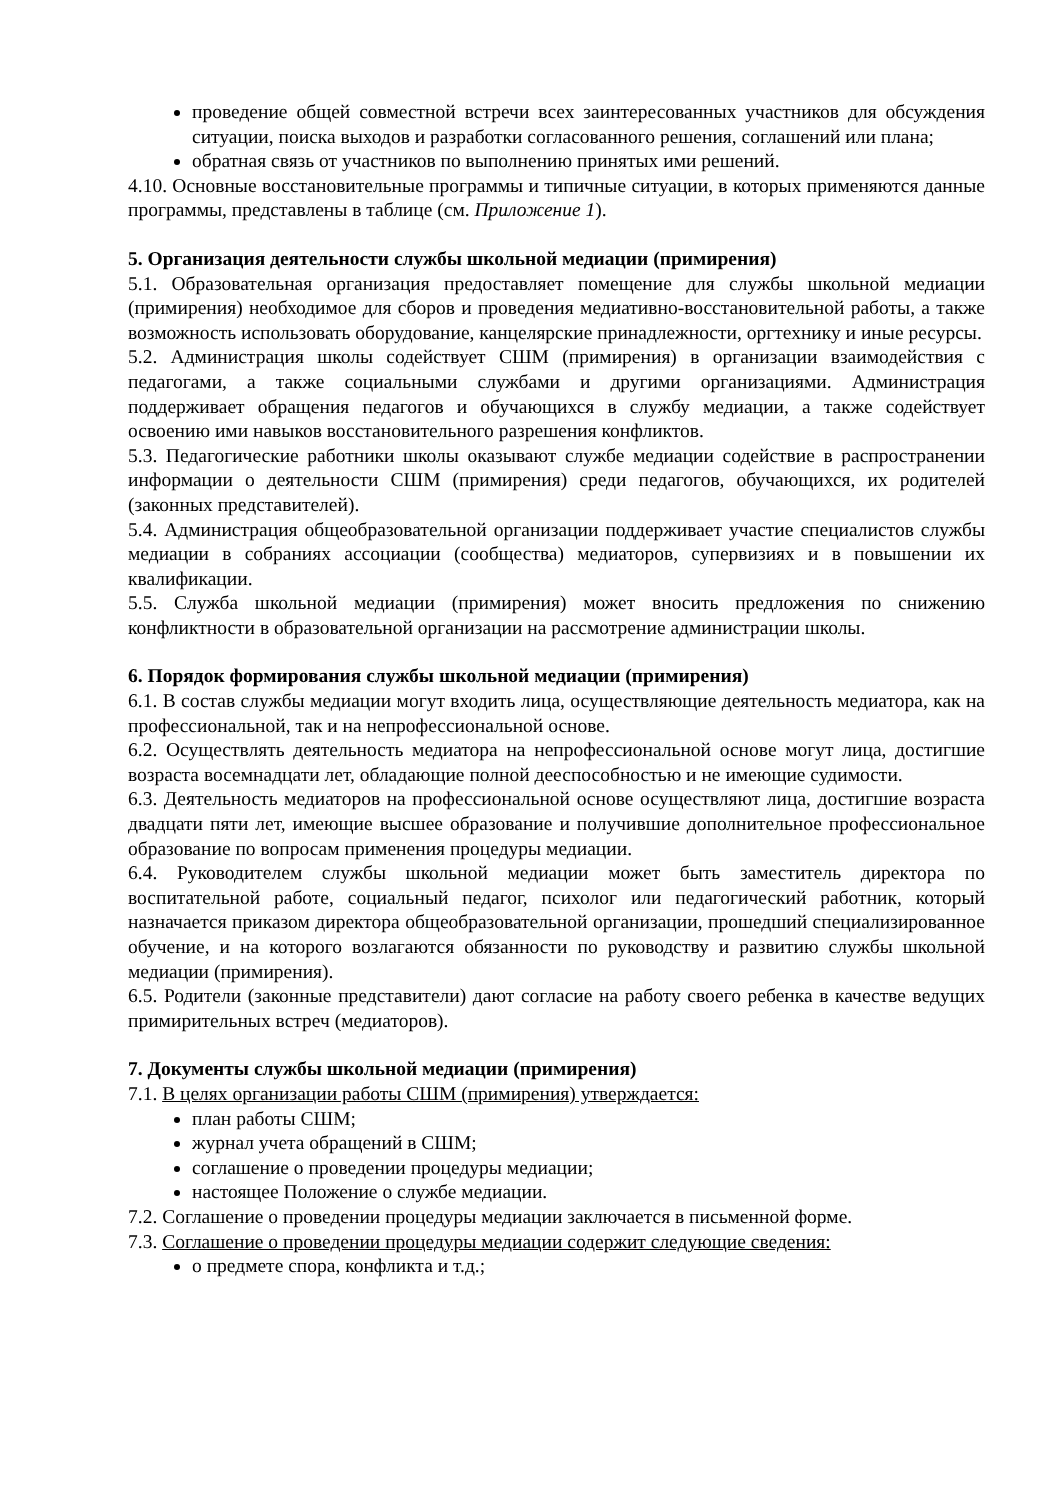проведение общей совместной встречи всех заинтересованных участников для обсуждения ситуации, поиска выходов и разработки согласованного решения, соглашений или плана;
обратная связь от участников по выполнению принятых ими решений.
4.10. Основные восстановительные программы и типичные ситуации, в которых применяются данные программы, представлены в таблице (см. Приложение 1).
5. Организация деятельности службы школьной медиации (примирения)
5.1. Образовательная организация предоставляет помещение для службы школьной медиации (примирения) необходимое для сборов и проведения медиативно-восстановительной работы, а также возможность использовать оборудование, канцелярские принадлежности, оргтехнику и иные ресурсы.
5.2. Администрация школы содействует СШМ (примирения) в организации взаимодействия с педагогами, а также социальными службами и другими организациями. Администрация поддерживает обращения педагогов и обучающихся в службу медиации, а также содействует освоению ими навыков восстановительного разрешения конфликтов.
5.3. Педагогические работники школы оказывают службе медиации содействие в распространении информации о деятельности СШМ (примирения) среди педагогов, обучающихся, их родителей (законных представителей).
5.4. Администрация общеобразовательной организации поддерживает участие специалистов службы медиации в собраниях ассоциации (сообщества) медиаторов, супервизиях и в повышении их квалификации.
5.5. Служба школьной медиации (примирения) может вносить предложения по снижению конфликтности в образовательной организации на рассмотрение администрации школы.
6. Порядок формирования службы школьной медиации (примирения)
6.1. В состав службы медиации могут входить лица, осуществляющие деятельность медиатора, как на профессиональной, так и на непрофессиональной основе.
6.2. Осуществлять деятельность медиатора на непрофессиональной основе могут лица, достигшие возраста восемнадцати лет, обладающие полной дееспособностью и не имеющие судимости.
6.3. Деятельность медиаторов на профессиональной основе осуществляют лица, достигшие возраста двадцати пяти лет, имеющие высшее образование и получившие дополнительное профессиональное образование по вопросам применения процедуры медиации.
6.4. Руководителем службы школьной медиации может быть заместитель директора по воспитательной работе, социальный педагог, психолог или педагогический работник, который назначается приказом директора общеобразовательной организации, прошедший специализированное обучение, и на которого возлагаются обязанности по руководству и развитию службы школьной медиации (примирения).
6.5. Родители (законные представители) дают согласие на работу своего ребенка в качестве ведущих примирительных встреч (медиаторов).
7. Документы службы школьной медиации (примирения)
7.1. В целях организации работы СШМ (примирения) утверждается:
план работы СШМ;
журнал учета обращений в СШМ;
соглашение о проведении процедуры медиации;
настоящее Положение о службе медиации.
7.2. Соглашение о проведении процедуры медиации заключается в письменной форме.
7.3. Соглашение о проведении процедуры медиации содержит следующие сведения:
о предмете спора, конфликта и т.д.;